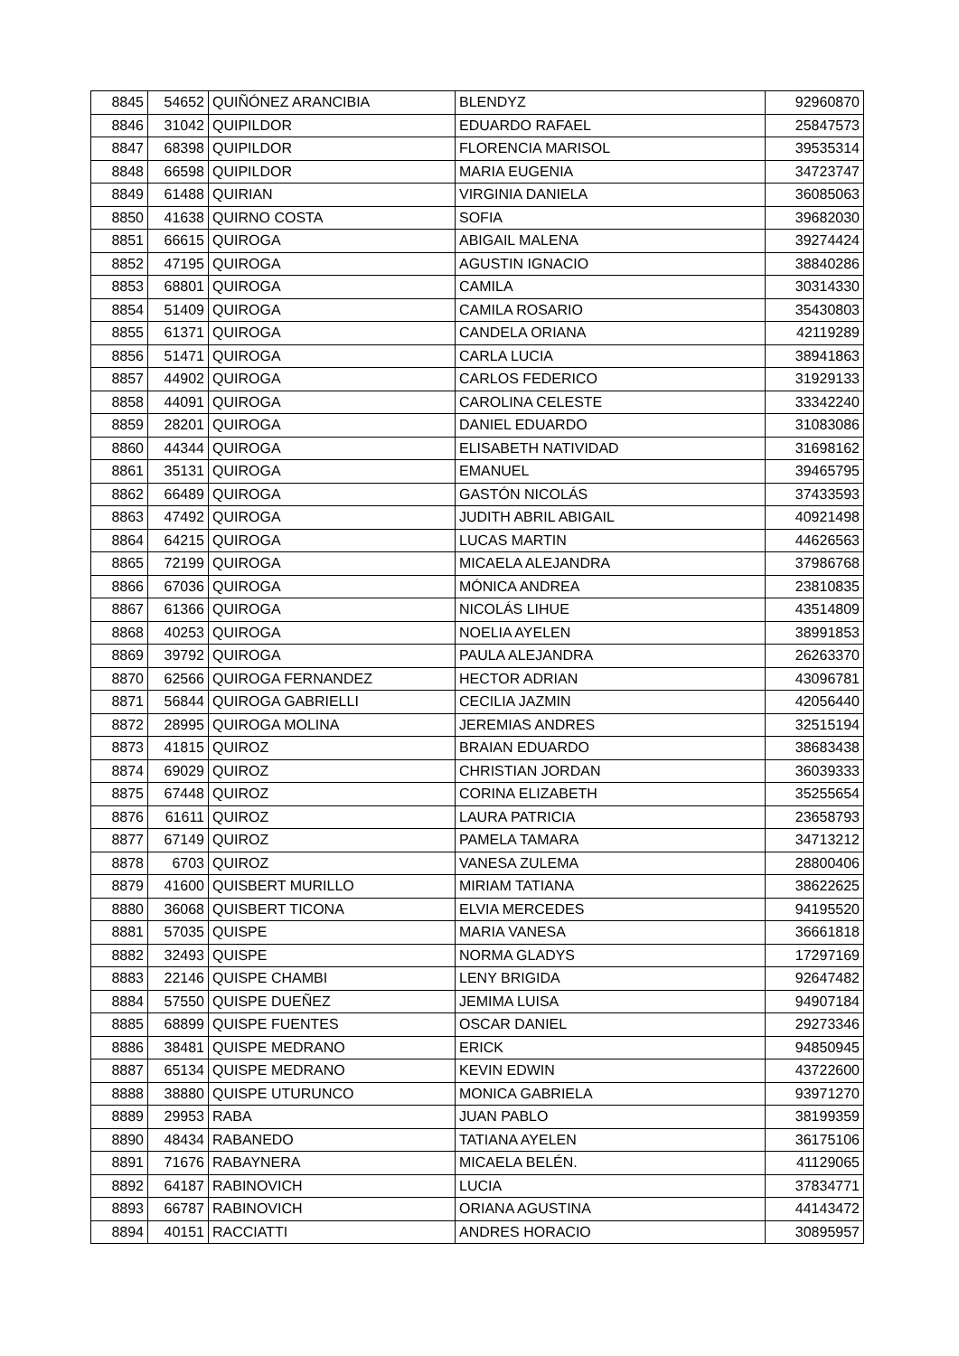| 8845 | 54652 | QUIÑÓNEZ ARANCIBIA | BLENDYZ | 92960870 |
| 8846 | 31042 | QUIPILDOR | EDUARDO RAFAEL | 25847573 |
| 8847 | 68398 | QUIPILDOR | FLORENCIA MARISOL | 39535314 |
| 8848 | 66598 | QUIPILDOR | MARIA EUGENIA | 34723747 |
| 8849 | 61488 | QUIRIAN | VIRGINIA DANIELA | 36085063 |
| 8850 | 41638 | QUIRNO COSTA | SOFIA | 39682030 |
| 8851 | 66615 | QUIROGA | ABIGAIL MALENA | 39274424 |
| 8852 | 47195 | QUIROGA | AGUSTIN IGNACIO | 38840286 |
| 8853 | 68801 | QUIROGA | CAMILA | 30314330 |
| 8854 | 51409 | QUIROGA | CAMILA ROSARIO | 35430803 |
| 8855 | 61371 | QUIROGA | CANDELA ORIANA | 42119289 |
| 8856 | 51471 | QUIROGA | CARLA LUCIA | 38941863 |
| 8857 | 44902 | QUIROGA | CARLOS FEDERICO | 31929133 |
| 8858 | 44091 | QUIROGA | CAROLINA CELESTE | 33342240 |
| 8859 | 28201 | QUIROGA | DANIEL EDUARDO | 31083086 |
| 8860 | 44344 | QUIROGA | ELISABETH NATIVIDAD | 31698162 |
| 8861 | 35131 | QUIROGA | EMANUEL | 39465795 |
| 8862 | 66489 | QUIROGA | GASTÓN NICOLÁS | 37433593 |
| 8863 | 47492 | QUIROGA | JUDITH ABRIL ABIGAIL | 40921498 |
| 8864 | 64215 | QUIROGA | LUCAS MARTIN | 44626563 |
| 8865 | 72199 | QUIROGA | MICAELA ALEJANDRA | 37986768 |
| 8866 | 67036 | QUIROGA | MÓNICA ANDREA | 23810835 |
| 8867 | 61366 | QUIROGA | NICOLÁS LIHUE | 43514809 |
| 8868 | 40253 | QUIROGA | NOELIA AYELEN | 38991853 |
| 8869 | 39792 | QUIROGA | PAULA ALEJANDRA | 26263370 |
| 8870 | 62566 | QUIROGA FERNANDEZ | HECTOR ADRIAN | 43096781 |
| 8871 | 56844 | QUIROGA GABRIELLI | CECILIA JAZMIN | 42056440 |
| 8872 | 28995 | QUIROGA MOLINA | JEREMIAS ANDRES | 32515194 |
| 8873 | 41815 | QUIROZ | BRAIAN EDUARDO | 38683438 |
| 8874 | 69029 | QUIROZ | CHRISTIAN JORDAN | 36039333 |
| 8875 | 67448 | QUIROZ | CORINA ELIZABETH | 35255654 |
| 8876 | 61611 | QUIROZ | LAURA PATRICIA | 23658793 |
| 8877 | 67149 | QUIROZ | PAMELA TAMARA | 34713212 |
| 8878 | 6703 | QUIROZ | VANESA ZULEMA | 28800406 |
| 8879 | 41600 | QUISBERT MURILLO | MIRIAM TATIANA | 38622625 |
| 8880 | 36068 | QUISBERT TICONA | ELVIA MERCEDES | 94195520 |
| 8881 | 57035 | QUISPE | MARIA VANESA | 36661818 |
| 8882 | 32493 | QUISPE | NORMA GLADYS | 17297169 |
| 8883 | 22146 | QUISPE CHAMBI | LENY BRIGIDA | 92647482 |
| 8884 | 57550 | QUISPE DUEÑEZ | JEMIMA LUISA | 94907184 |
| 8885 | 68899 | QUISPE FUENTES | OSCAR DANIEL | 29273346 |
| 8886 | 38481 | QUISPE MEDRANO | ERICK | 94850945 |
| 8887 | 65134 | QUISPE MEDRANO | KEVIN EDWIN | 43722600 |
| 8888 | 38880 | QUISPE UTURUNCO | MONICA GABRIELA | 93971270 |
| 8889 | 29953 | RABA | JUAN PABLO | 38199359 |
| 8890 | 48434 | RABANEDO | TATIANA AYELEN | 36175106 |
| 8891 | 71676 | RABAYNERA | MICAELA BELÉN. | 41129065 |
| 8892 | 64187 | RABINOVICH | LUCIA | 37834771 |
| 8893 | 66787 | RABINOVICH | ORIANA AGUSTINA | 44143472 |
| 8894 | 40151 | RACCIATTI | ANDRES HORACIO | 30895957 |